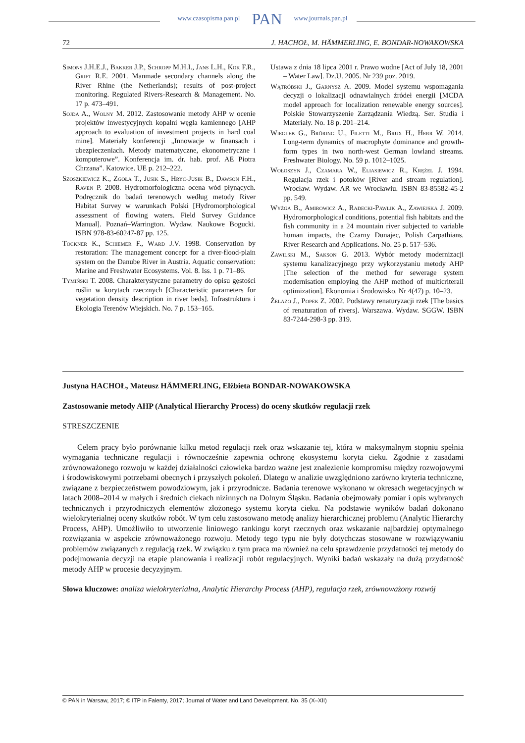www.czasopisma.pan.pl PAN www.journals.pan.pl
72 J. HACHOŁ, M. HÄMMERLING, E. BONDAR-NOWAKOWSKA
Simons J.H.E.J., Bakker J.P., Schropp M.H.I., Jans L.H., Kok F.R., Grift R.E. 2001. Manmade secondary channels along the River Rhine (the Netherlands); results of post-project monitoring. Regulated Rivers-Research & Management. No. 17 p. 473–491.
Sojda A., Wolny M. 2012. Zastosowanie metody AHP w ocenie projektów inwestycyjnych kopalni węgla kamiennego [AHP approach to evaluation of investment projects in hard coal mine]. Materiały konferencji „Innowacje w finansach i ubezpieczeniach. Metody matematyczne, ekonometryczne i komputerowe”. Konferencja im. dr. hab. prof. AE Piotra Chrzana”. Katowice. UE p. 212–222.
Szoszkiewicz K., Zgoła T., Jusik S., Hryc-Jusik B., Dawson F.H., Raven P. 2008. Hydromorfologiczna ocena wód płynących. Podręcznik do badań terenowych według metody River Habitat Survey w warunkach Polski [Hydromorphological assessment of flowing waters. Field Survey Guidance Manual]. Poznań–Warrington. Wydaw. Naukowe Bogucki. ISBN 978-83-60247-87 pp. 125.
Tockner K., Schiemer F., Ward J.V. 1998. Conservation by restoration: The management concept for a river-flood-plain system on the Danube River in Austria. Aquatic conservation: Marine and Freshwater Ecosystems. Vol. 8. Iss. 1 p. 71–86.
Tymiński T. 2008. Charakterystyczne parametry do opisu gęstości roślin w korytach rzecznych [Characteristic parameters for vegetation density description in river beds]. Infrastruktura i Ekologia Terenów Wiejskich. No. 7 p. 153–165.
Ustawa z dnia 18 lipca 2001 r. Prawo wodne [Act of July 18, 2001 – Water Law]. Dz.U. 2005. Nr 239 poz. 2019.
Wątróbski J., Garnysz A. 2009. Model systemu wspomagania decyzji o lokalizacji odnawialnych źródeł energii [MCDA model approach for localization renewable energy sources]. Polskie Stowarzyszenie Zarządzania Wiedzą. Ser. Studia i Materiały. No. 18 p. 201–214.
Wiegleb G., Bröring U., Filetti M., Brux H., Herr W. 2014. Long-term dynamics of macrophyte dominance and growth-form types in two north-west German lowland streams. Freshwater Biology. No. 59 p. 1012–1025.
Wołoszyn J., Czamara W., Eliasiewicz R., Krężel J. 1994. Regulacja rzek i potoków [River and stream regulation]. Wrocław. Wydaw. AR we Wrocławiu. ISBN 83-85582-45-2 pp. 549.
Wyżga B., Amirowicz A., Radecki-Pawlik A., Zawiejska J. 2009. Hydromorphological conditions, potential fish habitats and the fish community in a 24 mountain river subjected to variable human impacts, the Czarny Dunajec, Polish Carpathians. River Research and Applications. No. 25 p. 517–536.
Zawilski M., Sakson G. 2013. Wybór metody modernizacji systemu kanalizacyjnego przy wykorzystaniu metody AHP [The selection of the method for sewerage system modernisation employing the AHP method of multicriterail optimization]. Ekonomia i Środowisko. Nr 4(47) p. 10–23.
Żelazo J., Popek Z. 2002. Podstawy renaturyzacji rzek [The basics of renaturation of rivers]. Warszawa. Wydaw. SGGW. ISBN 83-7244-298-3 pp. 319.
Justyna HACHOŁ, Mateusz HÄMMERLING, Elżbieta BONDAR-NOWAKOWSKA
Zastosowanie metody AHP (Analytical Hierarchy Process) do oceny skutków regulacji rzek
STRESZCZENIE
Celem pracy było porównanie kilku metod regulacji rzek oraz wskazanie tej, która w maksymalnym stopniu spełnia wymagania techniczne regulacji i równocześnie zapewnia ochronę ekosystemu koryta cieku. Zgodnie z zasadami zrównoważonego rozwoju w każdej działalności człowieka bardzo ważne jest znalezienie kompromisu między rozwojowymi i środowiskowymi potrzebami obecnych i przyszłych pokoleń. Dlatego w analizie uwzględniono zarówno kryteria techniczne, związane z bezpieczeństwem powodziowym, jak i przyrodnicze. Badania terenowe wykonano w okresach wegetacyjnych w latach 2008–2014 w małych i średnich ciekach nizinnych na Dolnym Śląsku. Badania obejmowały pomiar i opis wybranych technicznych i przyrodniczych elementów złożonego systemu koryta cieku. Na podstawie wyników badań dokonano wielokryterialnej oceny skutków robót. W tym celu zastosowano metodę analizy hierarchicznej problemu (Analytic Hierarchy Process, AHP). Umożliwiło to utworzenie liniowego rankingu koryt rzecznych oraz wskazanie najbardziej optymalnego rozwiązania w aspekcie zrównoważonego rozwoju. Metody tego typu nie były dotychczas stosowane w rozwiązywaniu problemów związanych z regulacją rzek. W związku z tym praca ma również na celu sprawdzenie przydatności tej metody do podejmowania decyzji na etapie planowania i realizacji robót regulacyjnych. Wyniki badań wskazały na dużą przydatność metody AHP w procesie decyzyjnym.
Słowa kluczowe: analiza wielokryterialna, Analytic Hierarchy Process (AHP), regulacja rzek, zrównoważony rozwój
© PAN in Warsaw, 2017; © ITP in Falenty, 2017; Journal of Water and Land Development. No. 35 (X–XII)